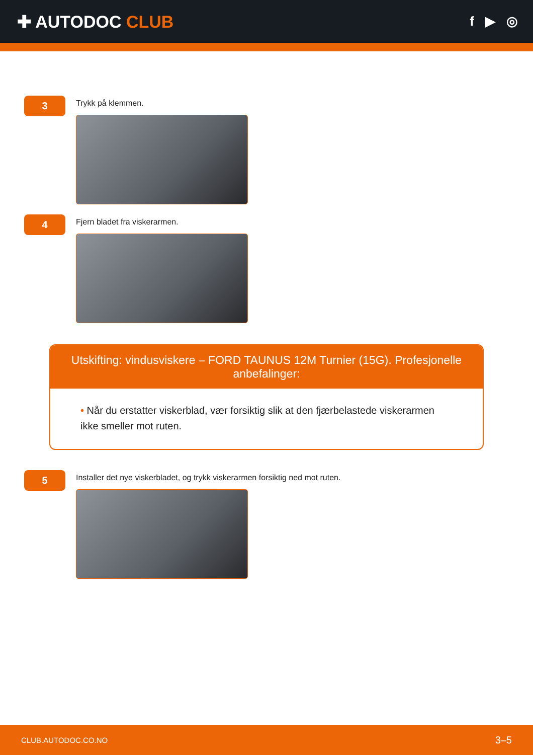✚ AUTODOC CLUB
f ▶ ◎
3
Trykk på klemmen.
4
Fjern bladet fra viskerarmen.
Utskifting: vindusviskere – FORD TAUNUS 12M Turnier (15G). Profesjonelle anbefalinger:
• Når du erstatter viskerblad, vær forsiktig slik at den fjærbelastede viskerarmen ikke smeller mot ruten.
5
Installer det nye viskerbladet, og trykk viskerarmen forsiktig ned mot ruten.
CLUB.AUTODOC.CO.NO 3–5